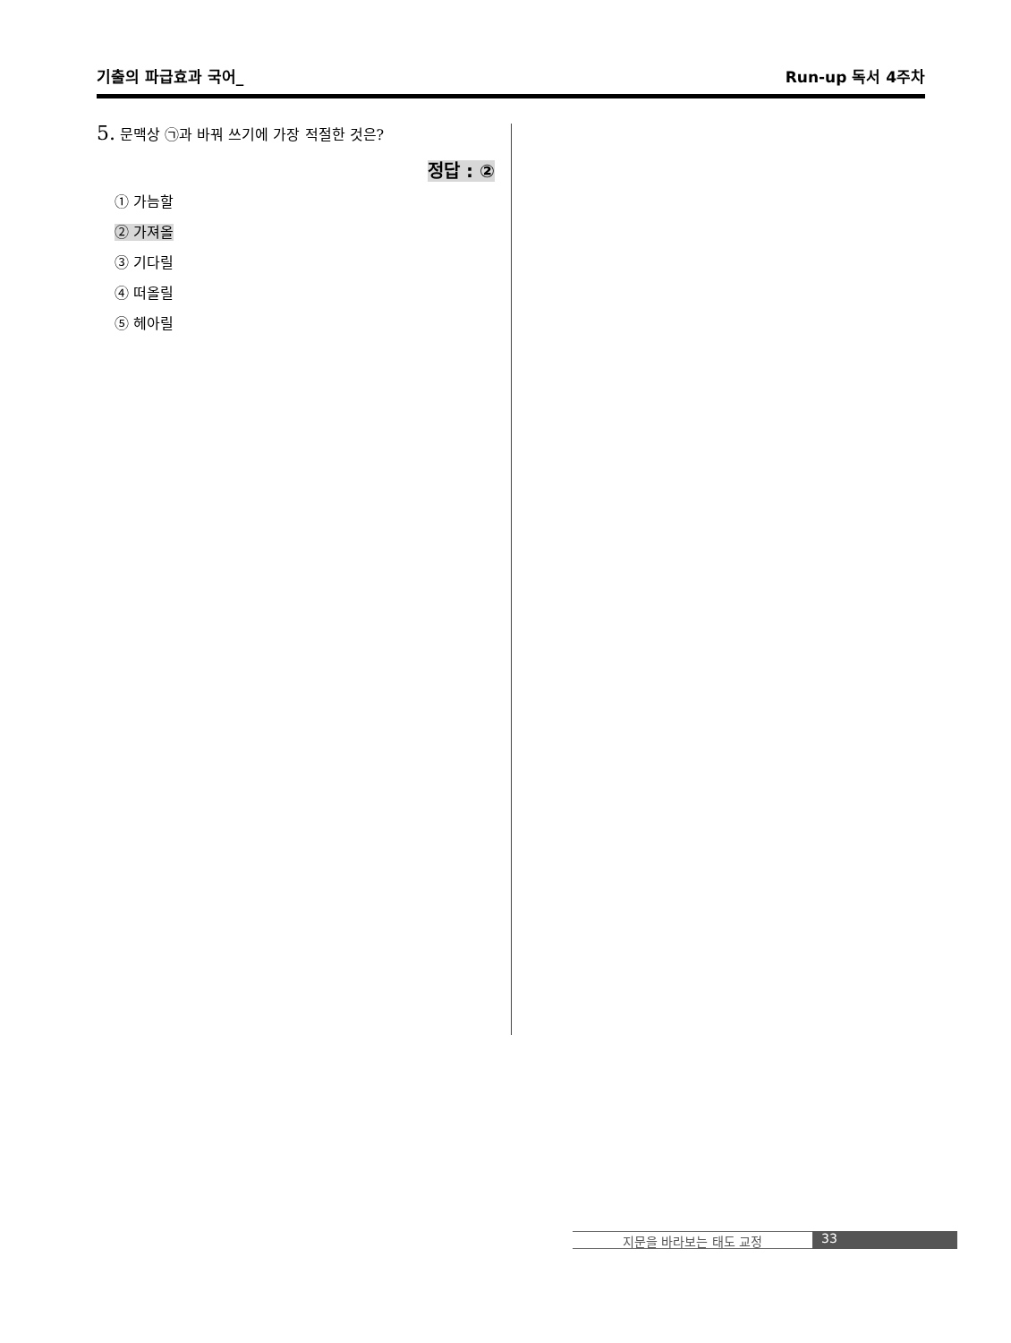기출의 파급효과 국어_ Run-up 독서 4주차
5. 문맥상 ㉠과 바꿔 쓰기에 가장 적절한 것은?
정답 : ②
① 가늠할
② 가져올
③ 기다릴
④ 떠올릴
⑤ 헤아릴
지문을 바라보는 태도 교정 33